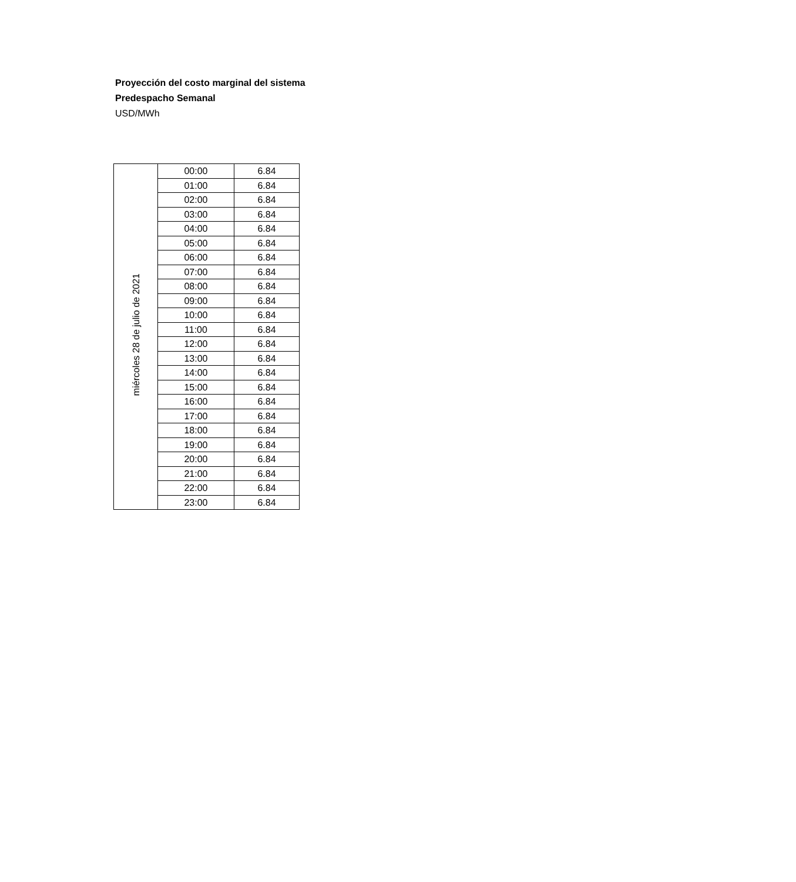Proyección del costo marginal del sistema
Predespacho Semanal
USD/MWh
| miércoles 28 de julio de 2021 | 00:00 | 6.84 |
| | 01:00 | 6.84 |
| | 02:00 | 6.84 |
| | 03:00 | 6.84 |
| | 04:00 | 6.84 |
| | 05:00 | 6.84 |
| | 06:00 | 6.84 |
| | 07:00 | 6.84 |
| | 08:00 | 6.84 |
| | 09:00 | 6.84 |
| | 10:00 | 6.84 |
| | 11:00 | 6.84 |
| | 12:00 | 6.84 |
| | 13:00 | 6.84 |
| | 14:00 | 6.84 |
| | 15:00 | 6.84 |
| | 16:00 | 6.84 |
| | 17:00 | 6.84 |
| | 18:00 | 6.84 |
| | 19:00 | 6.84 |
| | 20:00 | 6.84 |
| | 21:00 | 6.84 |
| | 22:00 | 6.84 |
| | 23:00 | 6.84 |